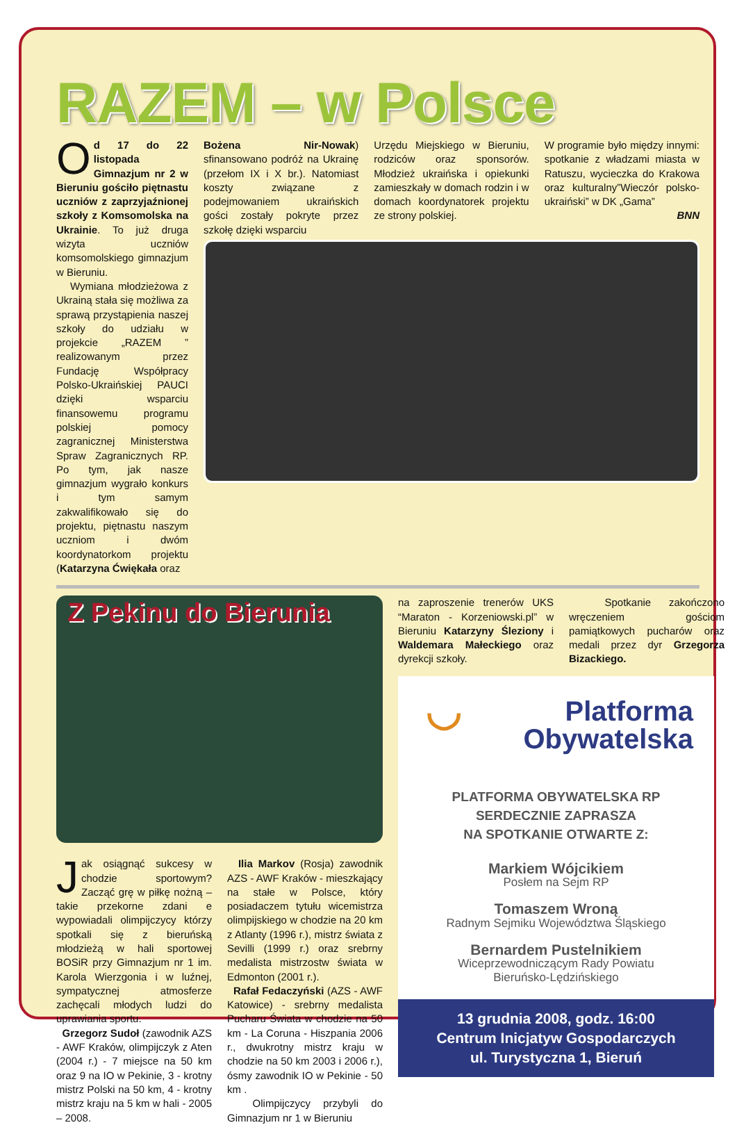RAZEM – w Polsce
Od 17 do 22 listopada Gimnazjum nr 2 w Bieruniu gościło piętnastu uczniów z zaprzyjaźnionej szkoły z Komsomolska na Ukrainie. To już druga wizyta uczniów komsomolskiego gimnazjum w Bieruniu.
Wymiana młodzieżowa z Ukrainą stała się możliwa za sprawą przystąpienia naszej szkoły do udziału w projekcie „RAZEM ” realizowanym przez Fundację Współpracy Polsko-Ukraińskiej PAUCI dzięki wsparciu finansowemu programu polskiej pomocy zagranicznej Ministerstwa Spraw Zagranicznych RP. Po tym, jak nasze gimnazjum wygrało konkurs i tym samym zakwalifikowało się do projektu, piętnastu naszym uczniom i dwóm koordynatorkom projektu (Katarzyna Ćwiękała oraz
Bożena Nir-Nowak) sfinansowano podróż na Ukrainę (przełom IX i X br.). Natomiast koszty związane z podejmowaniem ukraińskich gości zostały pokryte przez szkołę dzięki wsparciu
Urzędu Miejskiego w Bieruniu, rodziców oraz sponsorów. Młodzież ukraińska i opiekunki zamieszkały w domach rodzin i w domach koordynatorek projektu ze strony polskiej.
W programie było między innymi: spotkanie z władzami miasta w Ratuszu, wycieczka do Krakowa oraz kulturalny”Wieczór polsko-ukraiński” w DK „Gama”
BNN
Z Pekinu do Bierunia
Jak osiągnąć sukcesy w chodzie sportowym? Zacząć grę w piłkę nożną – takie przekorne zdani e wypowiadali olimpijczycy którzy spotkali się z bieruńską młodzieżą w hali sportowej BOSiR przy Gimnazjum nr 1 im. Karola Wierzgonia i w luźnej, sympatycznej atmosferze zachęcali młodych ludzi do uprawiania sportu.
Grzegorz Sudoł (zawodnik AZS - AWF Kraków, olimpijczyk z Aten (2004 r.) - 7 miejsce na 50 km oraz 9 na IO w Pekinie, 3 - krotny mistrz Polski na 50 km, 4 - krotny mistrz kraju na 5 km w hali - 2005 – 2008.
Ilia Markov (Rosja) zawodnik AZS - AWF Kraków - mieszkający na stałe w Polsce, który posiadaczem tytułu wicemistrza olimpijskiego w chodzie na 20 km z Atlanty (1996 r.), mistrz świata z Sevilli (1999 r.) oraz srebrny medalista mistrzostw świata w Edmonton (2001 r.).
Rafał Fedaczyński (AZS - AWF Katowice) - srebrny medalista Pucharu Świata w chodzie na 50 km - La Coruna - Hiszpania 2006 r., dwukrotny mistrz kraju w chodzie na 50 km 2003 i 2006 r.), ósmy zawodnik IO w Pekinie - 50 km .
Olimpijczycy przybyli do Gimnazjum nr 1 w Bieruniu
na zaproszenie trenerów UKS “Maraton - Korzeniowski.pl” w Bieruniu Katarzyny Śleziony i Waldemara Małeckiego oraz dyrekcji szkoły.
Spotkanie zakończono wręczeniem gościom pamiątkowych pucharów oraz medali przez dyr Grzegorza Bizackiego.
◡ Platforma
Obywatelska
PLATFORMA OBYWATELSKA RP
SERDECZNIE ZAPRASZA
NA SPOTKANIE OTWARTE Z:
Markiem Wójcikiem
Posłem na Sejm RP
Tomaszem Wroną
Radnym Sejmiku Województwa Śląskiego
Bernardem Pustelnikiem
Wiceprzewodniczącym Rady Powiatu
Bieruńsko-Lędzińskiego
13 grudnia 2008, godz. 16:00
Centrum Inicjatyw Gospodarczych
ul. Turystyczna 1, Bieruń